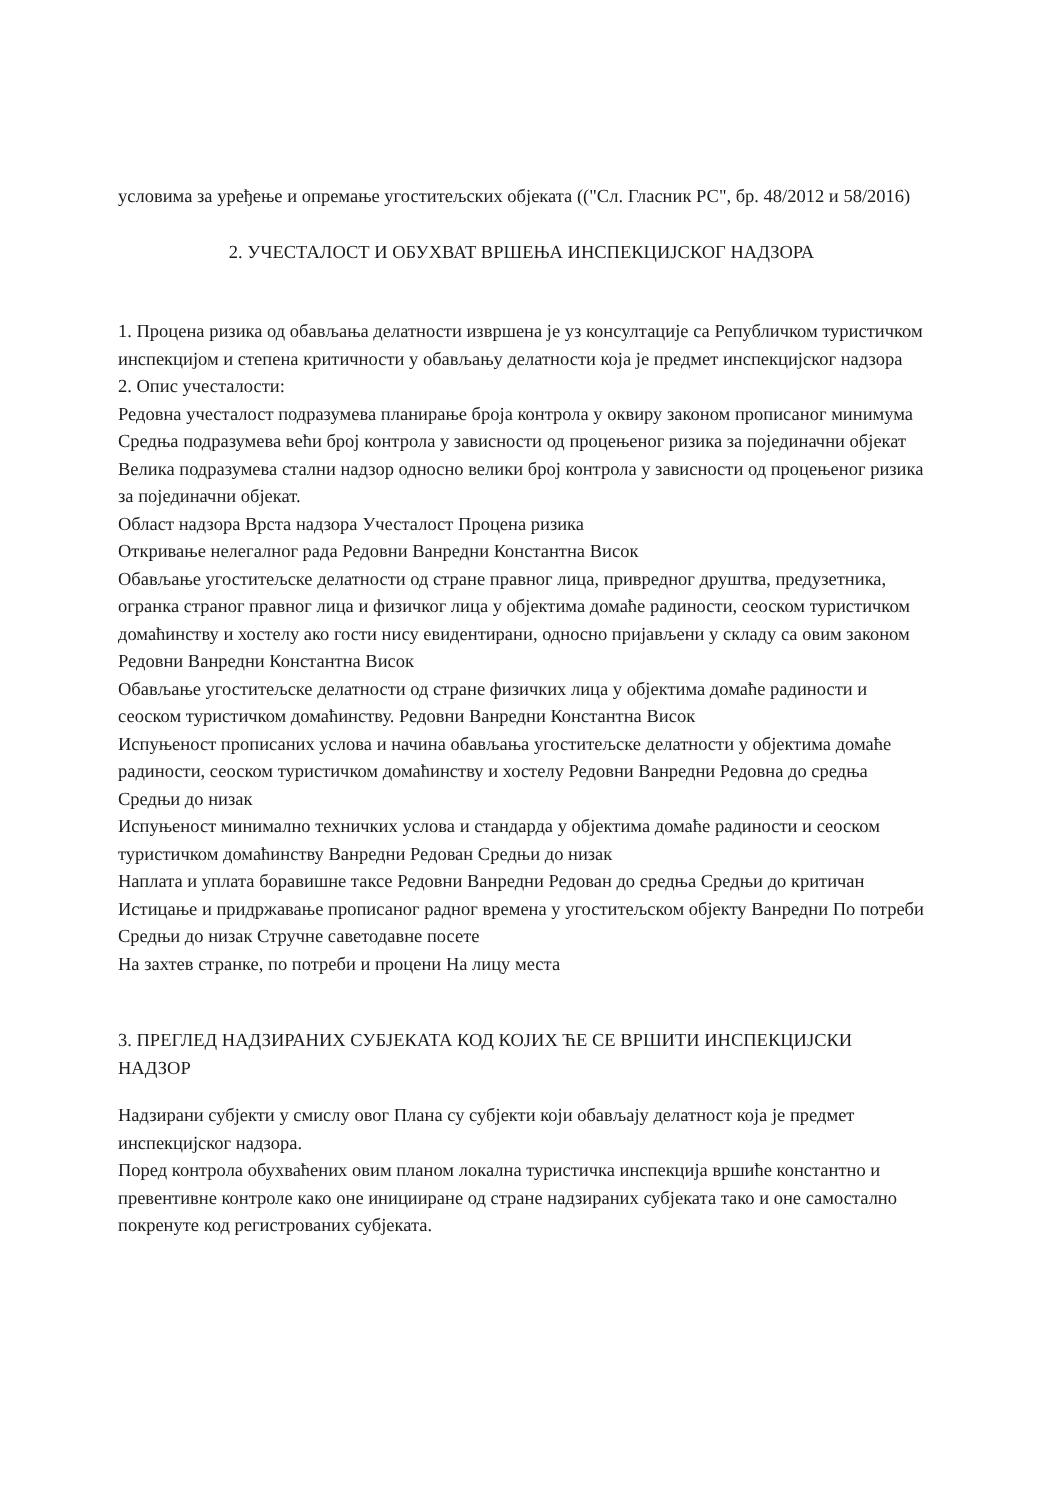условима за уређење и опремање угоститељских објеката (("Сл. Гласник РС", бр. 48/2012 и 58/2016)
2. УЧЕСТАЛОСТ И ОБУХВАТ ВРШЕЊА ИНСПЕКЦИЈСКОГ НАДЗОРА
1. Процена ризика од обављања делатности извршена је уз консултације са Републичком туристичком инспекцијом и степена критичности у обављању делатности која је предмет инспекцијског надзора
2. Опис учесталости:
Редовна учесталост подразумева планирање броја контрола у оквиру законом прописаног минимума Средња подразумева већи број контрола у зависности од процењеног ризика за појединачни објекат Велика подразумева стални надзор односно велики број контрола у зависности од процењеног ризика за појединачни објекат.
Област надзора Врста надзора Учесталост Процена ризика
Откривање нелегалног рада Редовни Ванредни Константна Висок
Обављање угоститељске делатности од стране правног лица, привредног друштва, предузетника, огранка страног правног лица и физичког лица у објектима домаће радиности, сеоском туристичком домаћинству и хостелу ако гости нису евидентирани, односно пријављени у складу са овим законом Редовни Ванредни Константна Висок
Обављање угоститељске делатности од стране физичких лица у објектима домаће радиности и сеоском туристичком домаћинству. Редовни Ванредни Константна Висок
Испуњеност прописаних услова и начина обављања угоститељске делатности у објектима домаће радиности, сеоском туристичком домаћинству и хостелу Редовни Ванредни Редовна до средња Средњи до низак
Испуњеност минимално техничких услова и стандарда у објектима домаће радиности и сеоском туристичком домаћинству Ванредни Редован Средњи до низак
Наплата и уплата боравишне таксе Редовни Ванредни Редован до средња Средњи до критичан
Истицање и придржавање прописаног радног времена у угоститељском објекту Ванредни По потреби Средњи до низак Стручне саветодавне посете
На захтев странке, по потреби и процени На лицу места
3. ПРЕГЛЕД НАДЗИРАНИХ СУБЈЕКАТА КОД КОЈИХ ЋЕ СЕ ВРШИТИ ИНСПЕКЦИЈСКИ НАДЗОР
Надзирани субјекти у смислу овог Плана су субјекти који обављају делатност која је предмет инспекцијског надзора.
Поред контрола обухваћених овим планом локална туристичка инспекција вршиће константно и превентивне контроле како оне иницииране од стране надзираних субјеката тако и оне самостално покренуте код регистрованих субјеката.